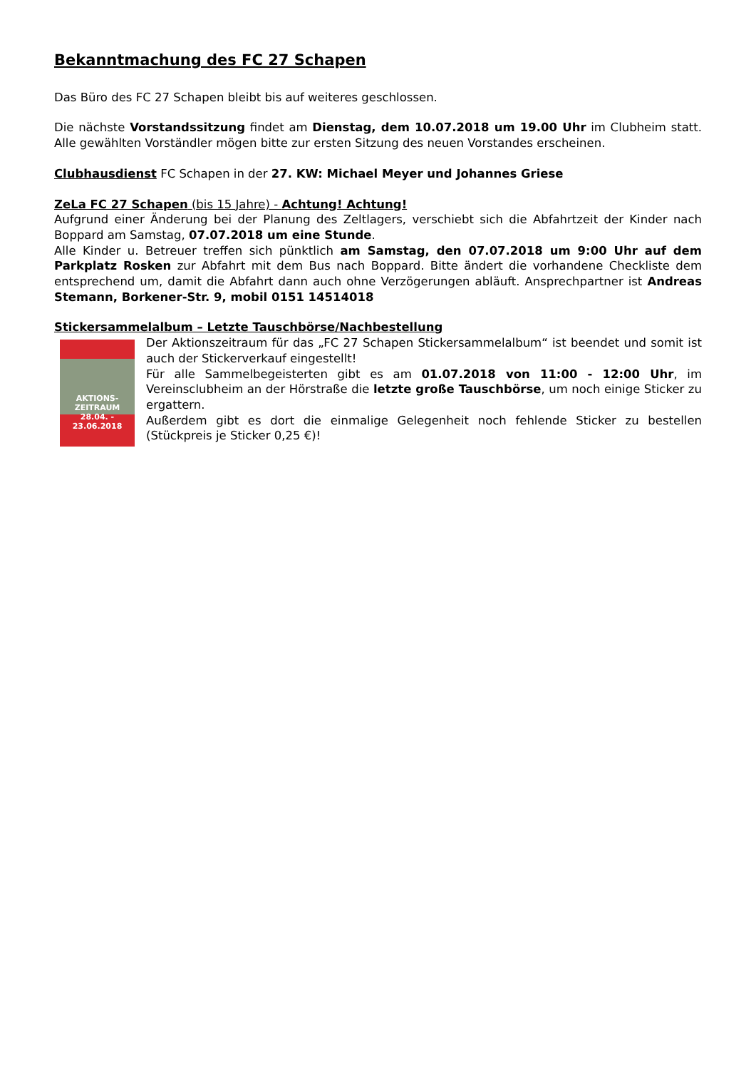Bekanntmachung des FC 27 Schapen
Das Büro des FC 27 Schapen bleibt bis auf weiteres geschlossen.
Die nächste Vorstandssitzung findet am Dienstag, dem 10.07.2018 um 19.00 Uhr im Clubheim statt. Alle gewählten Vorständler mögen bitte zur ersten Sitzung des neuen Vorstandes erscheinen.
Clubhausdienst FC Schapen in der 27. KW: Michael Meyer und Johannes Griese
ZeLa FC 27 Schapen (bis 15 Jahre) - Achtung! Achtung!
Aufgrund einer Änderung bei der Planung des Zeltlagers, verschiebt sich die Abfahrtzeit der Kinder nach Boppard am Samstag, 07.07.2018 um eine Stunde.
Alle Kinder u. Betreuer treffen sich pünktlich am Samstag, den 07.07.2018 um 9:00 Uhr auf dem Parkplatz Rosken zur Abfahrt mit dem Bus nach Boppard. Bitte ändert die vorhandene Checkliste dem entsprechend um, damit die Abfahrt dann auch ohne Verzögerungen abläuft. Ansprechpartner ist Andreas Stemann, Borkener-Str. 9, mobil 0151 14514018
Stickersammelalbum – Letzte Tauschbörse/Nachbestellung
AKTIONS-
ZEITRAUM
28.04. - 23.06.2018
Der Aktionszeitraum für das „FC 27 Schapen Stickersammelalbum“ ist beendet und somit ist auch der Stickerverkauf eingestellt!
Für alle Sammelbegeisterten gibt es am 01.07.2018 von 11:00 - 12:00 Uhr, im Vereinsclubheim an der Hörstraße die letzte große Tauschbörse, um noch einige Sticker zu ergattern.
Außerdem gibt es dort die einmalige Gelegenheit noch fehlende Sticker zu bestellen (Stückpreis je Sticker 0,25 €)!